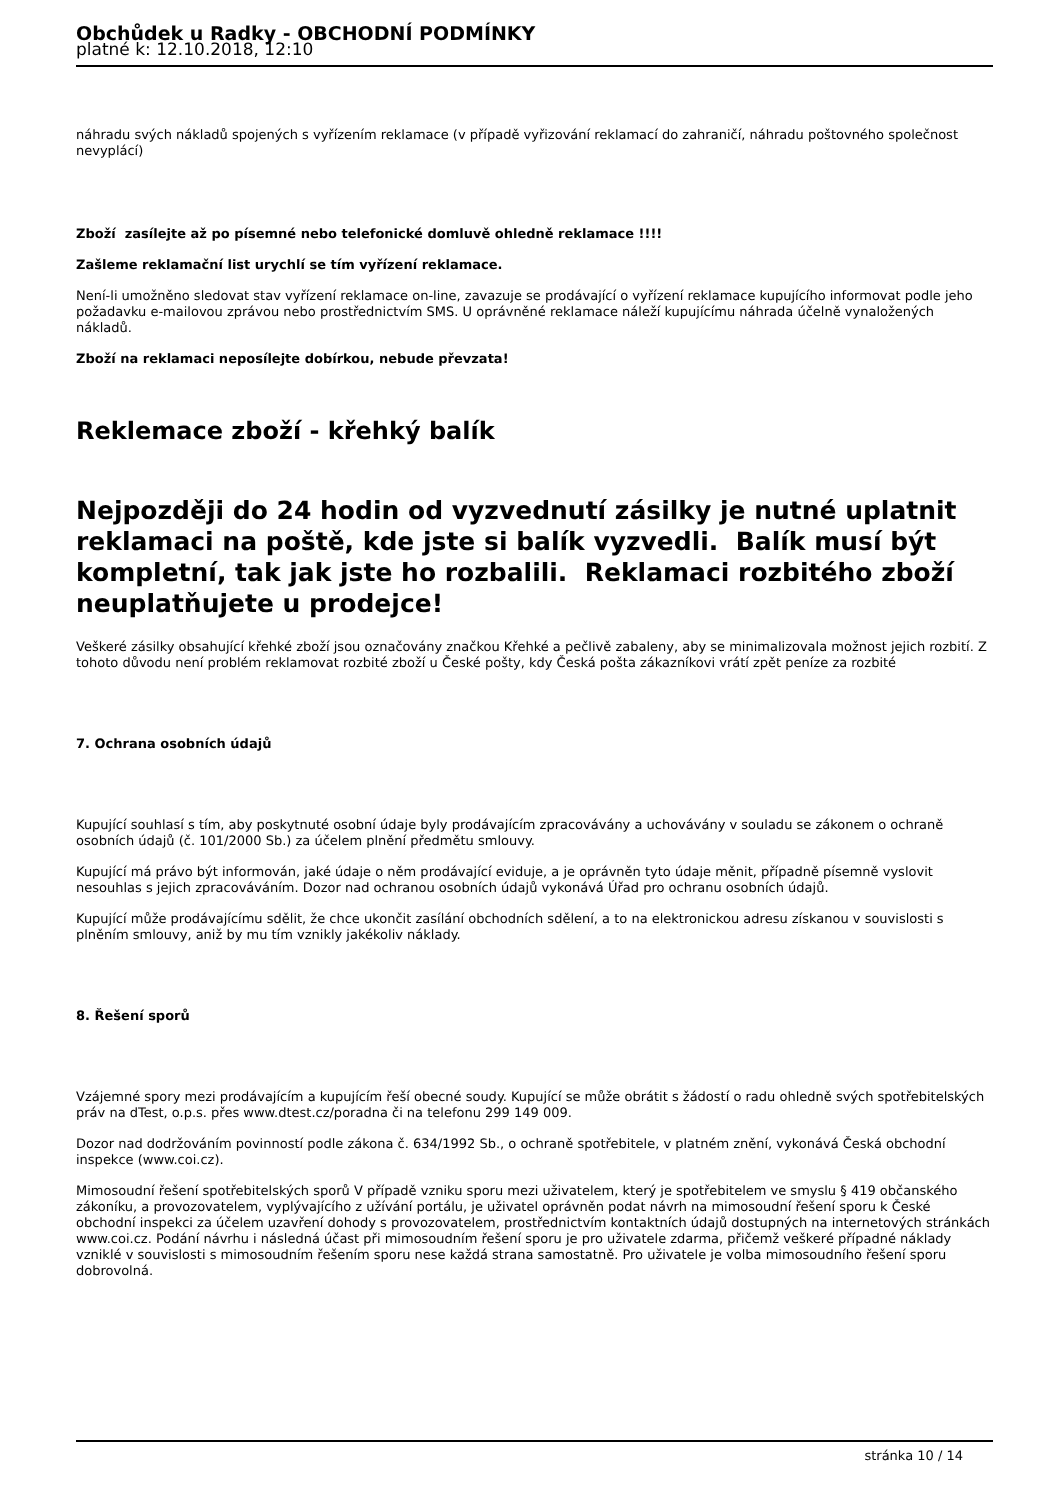Obchůdek u Radky - OBCHODNÍ PODMÍNKY
platné k: 12.10.2018, 12:10
náhradu svých nákladů spojených s vyřízením reklamace (v případě vyřizování reklamací do zahraničí, náhradu poštovného společnost nevyplácí)
Zboží zasílejte až po písemné nebo telefonické domluvě ohledně reklamace !!!!
Zašleme reklamační list urychlí se tím vyřízení reklamace.
Není-li umožněno sledovat stav vyřízení reklamace on-line, zavazuje se prodávající o vyřízení reklamace kupujícího informovat podle jeho požadavku e-mailovou zprávou nebo prostřednictvím SMS. U oprávněné reklamace náleží kupujícímu náhrada účelně vynaložených nákladů.
Zboží na reklamaci neposílejte dobírkou, nebude převzata!
Reklemace zboží - křehký balík
Nejpozději do 24 hodin od vyzvednutí zásilky je nutné uplatnit reklamaci na poště, kde jste si balík vyzvedli. Balík musí být kompletní, tak jak jste ho rozbalili. Reklamaci rozbitého zboží neuplatňujete u prodejce!
Veškeré zásilky obsahující křehké zboží jsou označovány značkou Křehké a pečlivě zabaleny, aby se minimalizovala možnost jejich rozbití. Z tohoto důvodu není problém reklamovat rozbité zboží u České pošty, kdy Česká pošta zákazníkovi vrátí zpět peníze za rozbité
7. Ochrana osobních údajů
Kupující souhlasí s tím, aby poskytnuté osobní údaje byly prodávajícím zpracovávány a uchovávány v souladu se zákonem o ochraně osobních údajů (č. 101/2000 Sb.) za účelem plnění předmětu smlouvy.
Kupující má právo být informován, jaké údaje o něm prodávající eviduje, a je oprávněn tyto údaje měnit, případně písemně vyslovit nesouhlas s jejich zpracováváním. Dozor nad ochranou osobních údajů vykonává Úřad pro ochranu osobních údajů.
Kupující může prodávajícímu sdělit, že chce ukončit zasílání obchodních sdělení, a to na elektronickou adresu získanou v souvislosti s plněním smlouvy, aniž by mu tím vznikly jakékoliv náklady.
8. Řešení sporů
Vzájemné spory mezi prodávajícím a kupujícím řeší obecné soudy. Kupující se může obrátit s žádostí o radu ohledně svých spotřebitelských práv na dTest, o.p.s. přes www.dtest.cz/poradna či na telefonu 299 149 009.
Dozor nad dodržováním povinností podle zákona č. 634/1992 Sb., o ochraně spotřebitele, v platném znění, vykonává Česká obchodní inspekce (www.coi.cz).
Mimosoudní řešení spotřebitelských sporů V případě vzniku sporu mezi uživatelem, který je spotřebitelem ve smyslu § 419 občanského zákoníku, a provozovatelem, vyplývajícího z užívání portálu, je uživatel oprávněn podat návrh na mimosoudní řešení sporu k České obchodní inspekci za účelem uzavření dohody s provozovatelem, prostřednictvím kontaktních údajů dostupných na internetových stránkách www.coi.cz. Podání návrhu i následná účast při mimosoudním řešení sporu je pro uživatele zdarma, přičemž veškeré případné náklady vzniklé v souvislosti s mimosoudním řešením sporu nese každá strana samostatně. Pro uživatele je volba mimosoudního řešení sporu dobrovolná.
stránka 10 / 14